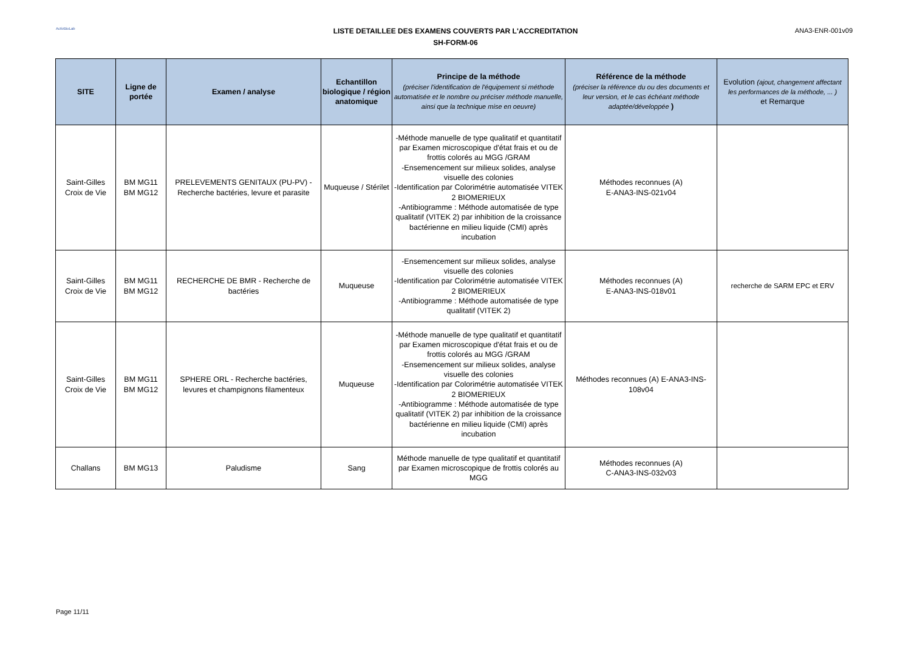ActivBioLab
LISTE DETAILLEE DES EXAMENS COUVERTS PAR L'ACCREDITATION
SH-FORM-06
ANA3-ENR-001v09
| SITE | Ligne de portée | Examen / analyse | Echantillon biologique / région anatomique | Principe de la méthode (préciser l'identification de l'équipement si méthode automatisée et le nombre ou préciser méthode manuelle, ainsi que la technique mise en oeuvre) | Référence de la méthode (préciser la référence du ou des documents et leur version, et le cas échéant méthode adaptée/développée ) | Evolution (ajout, changement affectant les performances de la méthode, ... ) et Remarque |
| --- | --- | --- | --- | --- | --- | --- |
| Saint-Gilles Croix de Vie | BM MG11 BM MG12 | PRELEVEMENTS GENITAUX (PU-PV) - Recherche bactéries, levure et parasite | Muqueuse / Stérilet | -Méthode manuelle de type qualitatif et quantitatif par Examen microscopique d'état frais et ou de frottis colorés au MGG /GRAM -Ensemencement sur milieux solides, analyse visuelle des colonies -Identification par Colorimétrie automatisée VITEK 2 BIOMERIEUX -Antibiogramme : Méthode automatisée de type qualitatif (VITEK 2) par inhibition de la croissance bactérienne en milieu liquide (CMI) après incubation | Méthodes reconnues (A) E-ANA3-INS-021v04 | |
| Saint-Gilles Croix de Vie | BM MG11 BM MG12 | RECHERCHE DE BMR - Recherche de bactéries | Muqueuse | -Ensemencement sur milieux solides, analyse visuelle des colonies -Identification par Colorimétrie automatisée VITEK 2 BIOMERIEUX -Antibiogramme : Méthode automatisée de type qualitatif (VITEK 2) | Méthodes reconnues (A) E-ANA3-INS-018v01 | recherche de SARM EPC et ERV |
| Saint-Gilles Croix de Vie | BM MG11 BM MG12 | SPHERE ORL - Recherche bactéries, levures et champignons filamenteux | Muqueuse | -Méthode manuelle de type qualitatif et quantitatif par Examen microscopique d'état frais et ou de frottis colorés au MGG /GRAM -Ensemencement sur milieux solides, analyse visuelle des colonies -Identification par Colorimétrie automatisée VITEK 2 BIOMERIEUX -Antibiogramme : Méthode automatisée de type qualitatif (VITEK 2) par inhibition de la croissance bactérienne en milieu liquide (CMI) après incubation | Méthodes reconnues (A) E-ANA3-INS-108v04 | |
| Challans | BM MG13 | Paludisme | Sang | Méthode manuelle de type qualitatif et quantitatif par Examen microscopique de frottis colorés au MGG | Méthodes reconnues (A) C-ANA3-INS-032v03 | |
Page 11/11